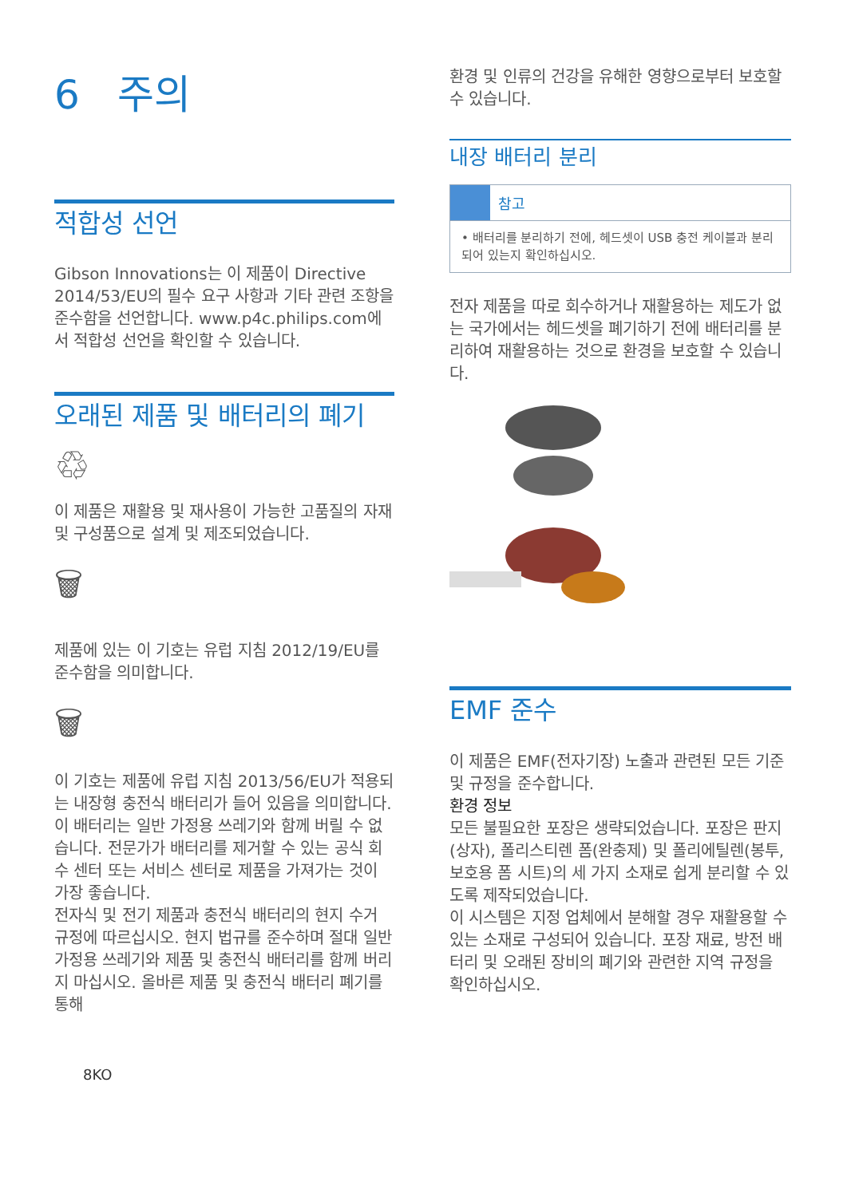6 주의
적합성 선언
Gibson Innovations는 이 제품이 Directive 2014/53/EU의 필수 요구 사항과 기타 관련 조항을 준수함을 선언합니다. www.p4c.philips.com에서 적합성 선언을 확인할 수 있습니다.
오래된 제품 및 배터리의 폐기
♲
이 제품은 재활용 및 재사용이 가능한 고품질의 자재 및 구성품으로 설계 및 제조되었습니다.
🗑
제품에 있는 이 기호는 유럽 지침 2012/19/EU를 준수함을 의미합니다.
🗑
이 기호는 제품에 유럽 지침 2013/56/EU가 적용되는 내장형 충전식 배터리가 들어 있음을 의미합니다. 이 배터리는 일반 가정용 쓰레기와 함께 버릴 수 없습니다. 전문가가 배터리를 제거할 수 있는 공식 회수 센터 또는 서비스 센터로 제품을 가져가는 것이 가장 좋습니다.
전자식 및 전기 제품과 충전식 배터리의 현지 수거 규정에 따르십시오. 현지 법규를 준수하며 절대 일반 가정용 쓰레기와 제품 및 충전식 배터리를 함께 버리지 마십시오. 올바른 제품 및 충전식 배터리 폐기를 통해
8KO
환경 및 인류의 건강을 유해한 영향으로부터 보호할 수 있습니다.
내장 배터리 분리
참고
• 배터리를 분리하기 전에, 헤드셋이 USB 충전 케이블과 분리되어 있는지 확인하십시오.
전자 제품을 따로 회수하거나 재활용하는 제도가 없는 국가에서는 헤드셋을 폐기하기 전에 배터리를 분리하여 재활용하는 것으로 환경을 보호할 수 있습니다.
EMF 준수
이 제품은 EMF(전자기장) 노출과 관련된 모든 기준 및 규정을 준수합니다.
환경 정보
모든 불필요한 포장은 생략되었습니다. 포장은 판지(상자), 폴리스티렌 폼(완충제) 및 폴리에틸렌(봉투, 보호용 폼 시트)의 세 가지 소재로 쉽게 분리할 수 있도록 제작되었습니다.
이 시스템은 지정 업체에서 분해할 경우 재활용할 수 있는 소재로 구성되어 있습니다. 포장 재료, 방전 배터리 및 오래된 장비의 폐기와 관련한 지역 규정을 확인하십시오.